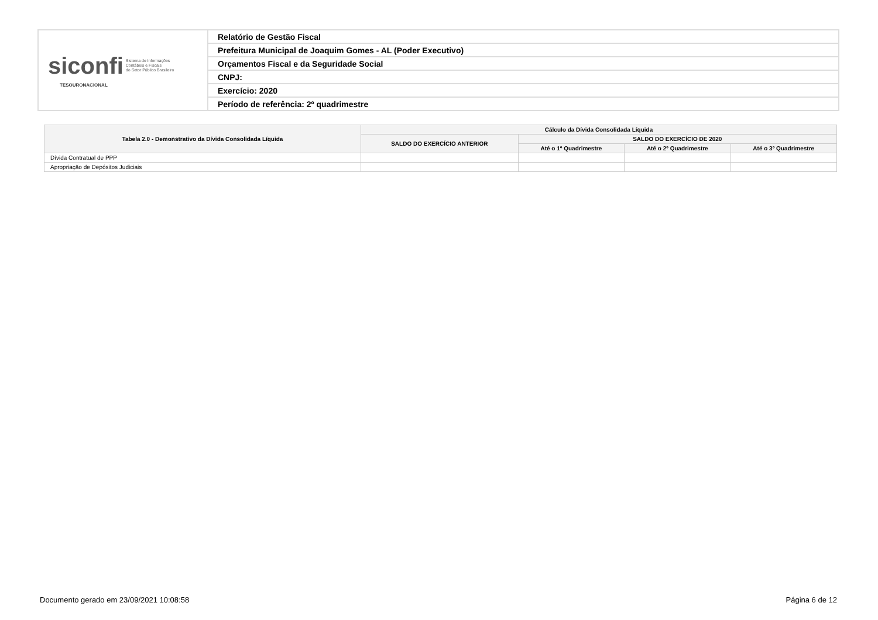| siconfi Sistema de Informações Contábeis e Fiscais do Setor Público Brasileiro TESOURONACIONAL | Relatório de Gestão Fiscal |
| | Prefeitura Municipal de Joaquim Gomes - AL (Poder Executivo) |
| | Orçamentos Fiscal e da Seguridade Social |
| | CNPJ: |
| | Exercício: 2020 |
| | Período de referência: 2º quadrimestre |
| Tabela 2.0 - Demonstrativo da Dívida Consolidada Líquida | Cálculo da Dívida Consolidada Líquida | | | |
| --- | --- | --- | --- | --- |
| | SALDO DO EXERCÍCIO ANTERIOR | SALDO DO EXERCÍCIO DE 2020 | | |
| | | Até o 1º Quadrimestre | Até o 2º Quadrimestre | Até o 3º Quadrimestre |
| Dívida Contratual de PPP | | | | |
| Apropriação de Depósitos Judiciais | | | | |
Documento gerado em 23/09/2021 10:08:58 Página 6 de 12